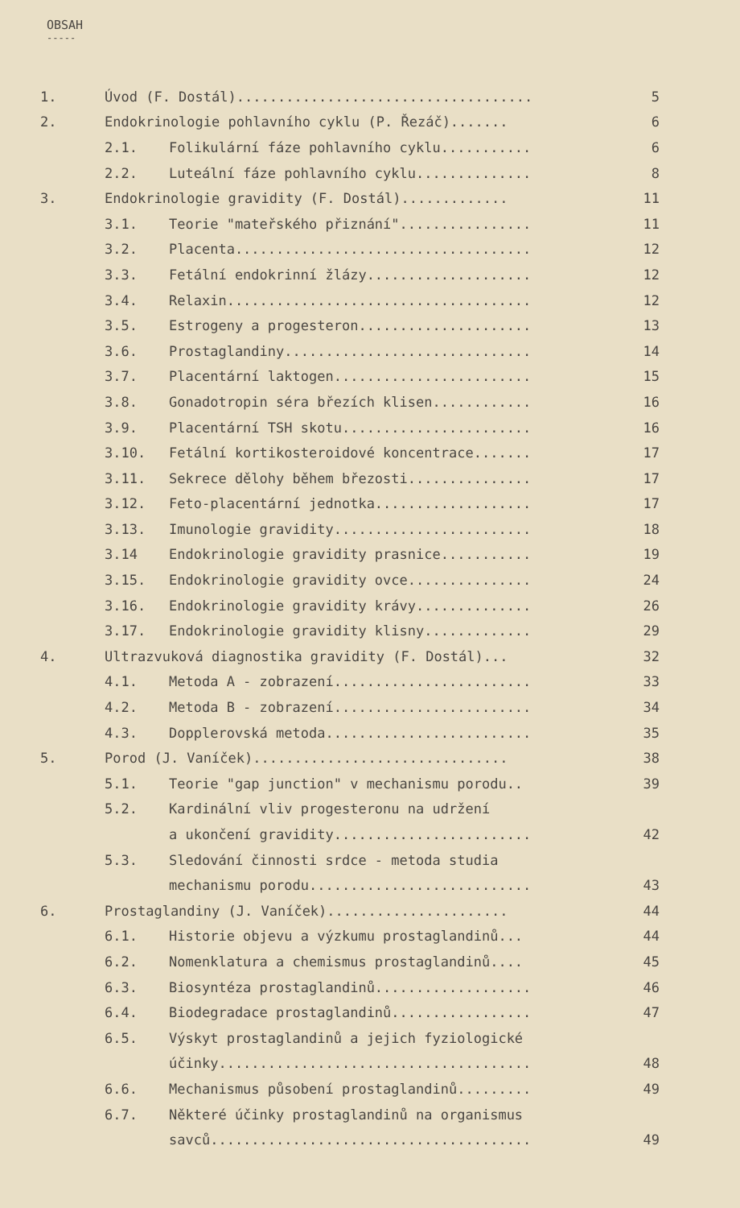OBSAH
-----
1. Úvod (F. Dostál).................................... 5
2. Endokrinologie pohlavního cyklu (P. Řezáč)....... 6
2.1. Folikulární fáze pohlavního cyklu........... 6
2.2. Luteální fáze pohlavního cyklu.............. 8
3. Endokrinologie gravidity (F. Dostál)............. 11
3.1. Teorie "mateřského přiznání"................ 11
3.2. Placenta.................................... 12
3.3. Fetální endokrinní žlázy.................... 12
3.4. Relaxin..................................... 12
3.5. Estrogeny a progesteron..................... 13
3.6. Prostaglandiny.............................. 14
3.7. Placentární laktogen........................ 15
3.8. Gonadotropin séra březích klisen............ 16
3.9. Placentární TSH skotu....................... 16
3.10. Fetální kortikosteroidové koncentrace....... 17
3.11. Sekrece dělohy během březosti............... 17
3.12. Feto-placentární jednotka................... 17
3.13. Imunologie gravidity........................ 18
3.14 Endokrinologie gravidity prasnice........... 19
3.15. Endokrinologie gravidity ovce............... 24
3.16. Endokrinologie gravidity krávy.............. 26
3.17. Endokrinologie gravidity klisny............. 29
4. Ultrazvuková diagnostika gravidity (F. Dostál)... 32
4.1. Metoda A - zobrazení........................ 33
4.2. Metoda B - zobrazení........................ 34
4.3. Dopplerovská metoda......................... 35
5. Porod (J. Vaníček)............................... 38
5.1. Teorie "gap junction" v mechanismu porodu.. 39
5.2. Kardinální vliv progesteronu na udržení
a ukončení gravidity........................ 42
5.3. Sledování činnosti srdce - metoda studia
mechanismu porodu........................... 43
6. Prostaglandiny (J. Vaníček)...................... 44
6.1. Historie objevu a výzkumu prostaglandinů... 44
6.2. Nomenklatura a chemismus prostaglandinů.... 45
6.3. Biosyntéza prostaglandinů................... 46
6.4. Biodegradace prostaglandinů................. 47
6.5. Výskyt prostaglandinů a jejich fyziologické
účinky...................................... 48
6.6. Mechanismus působení prostaglandinů......... 49
6.7. Některé účinky prostaglandinů na organismus
savců....................................... 49